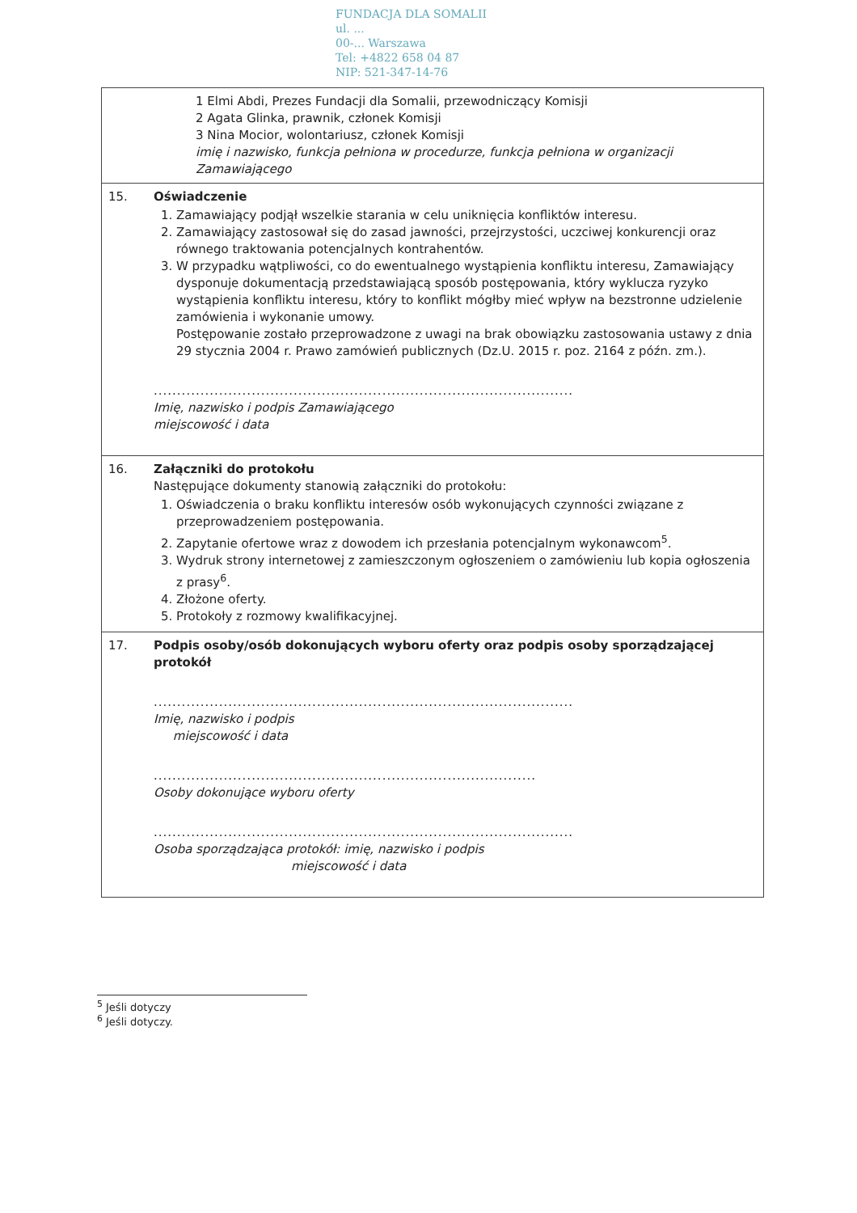FUNDACJA DLA SOMALII
ul. ...
00-... Warszawa
Tel: +4822 658 04 87
NIP: 521-347-14-76
| | 1 Elmi Abdi, Prezes Fundacji dla Somalii, przewodniczący Komisji 2 Agata Glinka, prawnik, członek Komisji 3 Nina Mocior, wolontariusz, członek Komisji imię i nazwisko, funkcja pełniona w procedurze, funkcja pełniona w organizacji Zamawiającego |
| 15. | Oświadczenie 1. Zamawiający podjął wszelkie starania w celu uniknięcia konfliktów interesu. 2. Zamawiający zastosował się do zasad jawności, przejrzystości, uczciwej konkurencji oraz równego traktowania potencjalnych kontrahentów. 3. W przypadku wątpliwości, co do ewentualnego wystąpienia konfliktu interesu, Zamawiający dysponuje dokumentacją przedstawiającą sposób postępowania, który wyklucza ryzyko wystąpienia konfliktu interesu, który to konflikt mógłby mieć wpływ na bezstronne udzielenie zamówienia i wykonanie umowy. Postępowanie zostało przeprowadzone z uwagi na brak obowiązku zastosowania ustawy z dnia 29 stycznia 2004 r. Prawo zamówień publicznych (Dz.U. 2015 r. poz. 2164 z późn. zm.). .......................................................................................... Imię, nazwisko i podpis Zamawiającego miejscowość i data |
| 16. | Załączniki do protokołu Następujące dokumenty stanowią załączniki do protokołu: 1. Oświadczenia o braku konfliktu interesów osób wykonujących czynności związane z przeprowadzeniem postępowania. 2. Zapytanie ofertowe wraz z dowodem ich przesłania potencjalnym wykonawcom<sup>5</sup>. 3. Wydruk strony internetowej z zamieszczonym ogłoszeniem o zamówieniu lub kopia ogłoszenia z prasy<sup>6</sup>. 4. Złożone oferty. 5. Protokoły z rozmowy kwalifikacyjnej. |
| 17. | Podpis osoby/osób dokonujących wyboru oferty oraz podpis osoby sporządzającej protokół .......................................................................................... Imię, nazwisko i podpis miejscowość i data .................................................................................. Osoby dokonujące wyboru oferty .......................................................................................... Osoba sporządzająca protokół: imię, nazwisko i podpis miejscowość i data |
<sup>5</sup> Jeśli dotyczy
<sup>6</sup> Jeśli dotyczy.